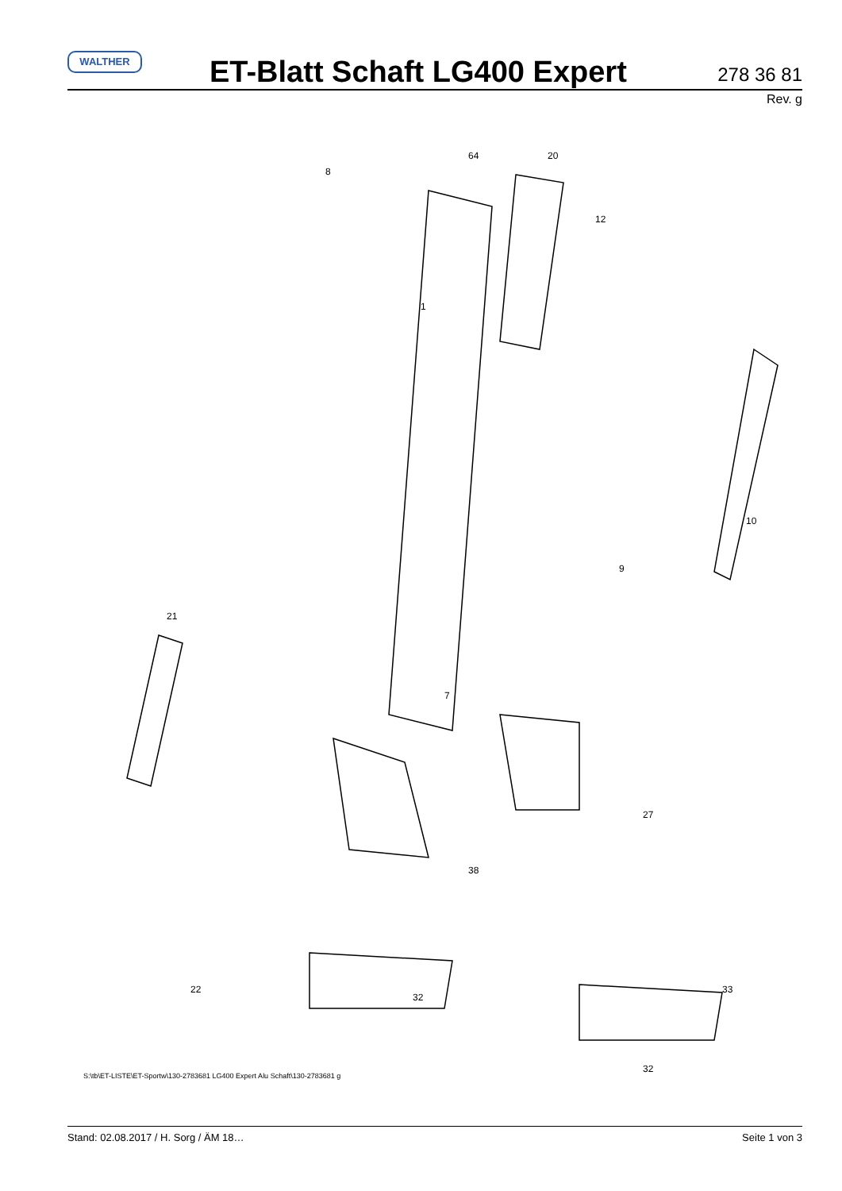WALTHER
ET-Blatt Schaft LG400 Expert
278 36 81
Rev. g
1
64
20
8
12
10
21
7
9
38
27
33
22
32
32
S:\tb\ET-LISTE\ET-Sportw\130-2783681 LG400 Expert Alu Schaft\130-2783681 g
Stand: 02.08.2017 / H. Sorg / ÄM 18… Seite 1 von 3